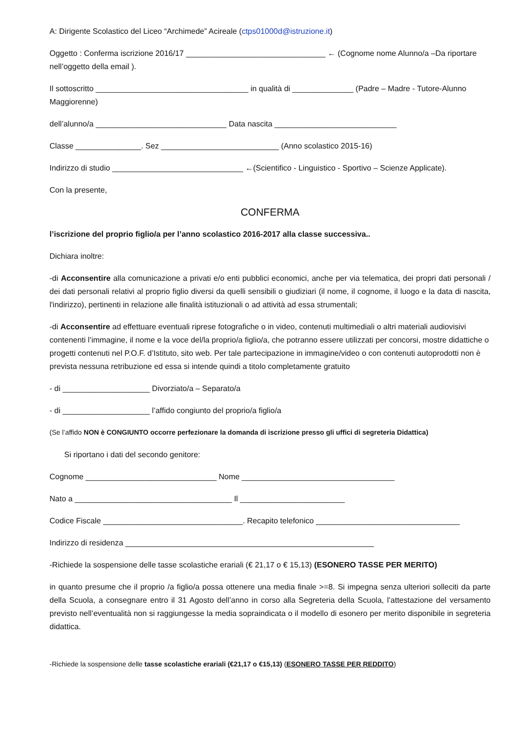A: Dirigente Scolastico del Liceo “Archimede” Acireale (ctps01000d@istruzione.it)
Oggetto : Conferma iscrizione 2016/17 ________________________________ ← (Cognome nome Alunno/a –Da riportare nell’oggetto della email ).
Il sottoscritto ___________________________________ in qualità di ______________ (Padre – Madre - Tutore-Alunno Maggiorenne)
dell’alunno/a ______________________________ Data nascita ____________________________
Classe _______________. Sez ___________________________ (Anno scolastico 2015-16)
Indirizzo di studio ______________________________ ←(Scientifico - Linguistico - Sportivo – Scienze Applicate).
Con la presente,
CONFERMA
l’iscrizione del proprio figlio/a per l’anno scolastico 2016-2017 alla classe successiva..
Dichiara inoltre:
-di Acconsentire alla comunicazione a privati e/o enti pubblici economici, anche per via telematica, dei propri dati personali / dei dati personali relativi al proprio figlio diversi da quelli sensibili o giudiziari (il nome, il cognome, il luogo e la data di nascita, l'indirizzo), pertinenti in relazione alle finalità istituzionali o ad attività ad essa strumentali;
-di Acconsentire ad effettuare eventuali riprese fotografiche o in video, contenuti multimediali o altri materiali audiovisivi contenenti l’immagine, il nome e la voce del/la proprio/a figlio/a, che potranno essere utilizzati per concorsi, mostre didattiche o progetti contenuti nel P.O.F. d’Istituto, sito web. Per tale partecipazione in immagine/video o con contenuti autoprodotti non è prevista nessuna retribuzione ed essa si intende quindi a titolo completamente gratuito
- di ____________________ Divorziato/a – Separato/a
- di ____________________ l’affido congiunto del proprio/a figlio/a
(Se l’affido NON è CONGIUNTO occorre perfezionare la domanda di iscrizione presso gli uffici di segreteria Didattica)
Si riportano i dati del secondo genitore:
Cognome ______________________________ Nome ___________________________________
Nato a ____________________________________ Il ________________________
Codice Fiscale ________________________________. Recapito telefonico _________________________________
Indirizzo di residenza _________________________________________________________
-Richiede la sospensione delle tasse scolastiche erariali (€ 21,17 o € 15,13) (ESONERO TASSE PER MERITO)
in quanto presume che il proprio /a figlio/a possa ottenere una media finale >=8. Si impegna senza ulteriori solleciti da parte della Scuola, a consegnare entro il 31 Agosto dell’anno in corso alla Segreteria della Scuola, l’attestazione del versamento previsto nell’eventualità non si raggiungesse la media sopraindicata o il modello di esonero per merito disponibile in segreteria didattica.
-Richiede la sospensione delle tasse scolastiche erariali (€21,17 o €15,13) (ESONERO TASSE PER REDDITO)